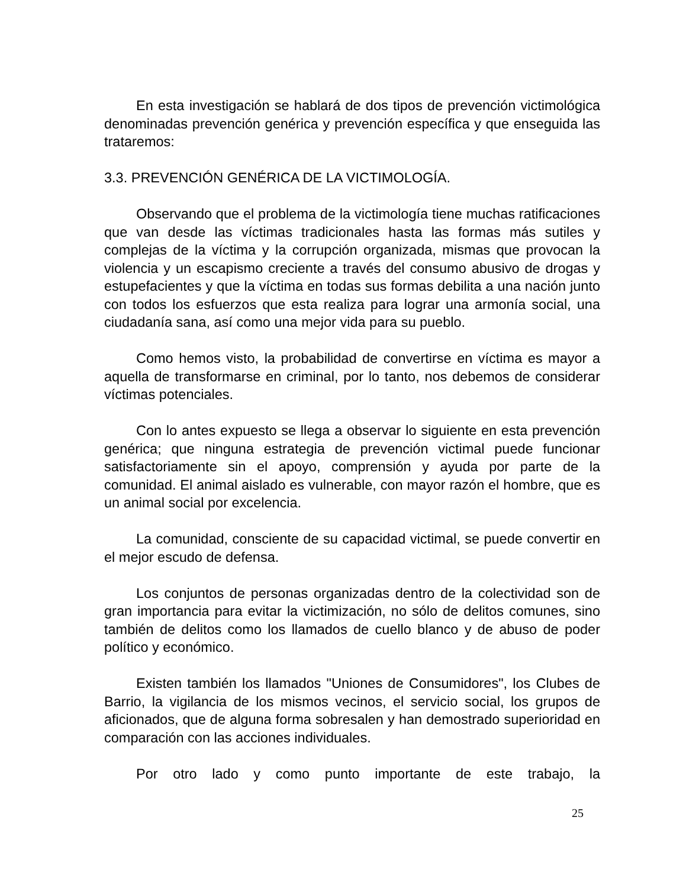En esta investigación se hablará de dos tipos de prevención victimológica denominadas prevención genérica y prevención específica y que enseguida las trataremos:
3.3. PREVENCIÓN GENÉRICA DE LA VICTIMOLOGÍA.
Observando que el problema de la victimología tiene muchas ratificaciones que van desde las víctimas tradicionales hasta las formas más sutiles y complejas de la víctima y la corrupción organizada, mismas que provocan la violencia y un escapismo creciente a través del consumo abusivo de drogas y estupefacientes y que la víctima en todas sus formas debilita a una nación junto con todos los esfuerzos que esta realiza para lograr una armonía social, una ciudadanía sana, así como una mejor vida para su pueblo.
Como hemos visto, la probabilidad de convertirse en víctima es mayor a aquella de transformarse en criminal, por lo tanto, nos debemos de considerar víctimas potenciales.
Con lo antes expuesto se llega a observar lo siguiente en esta prevención genérica; que ninguna estrategia de prevención victimal puede funcionar satisfactoriamente sin el apoyo, comprensión y ayuda por parte de la comunidad. El animal aislado es vulnerable, con mayor razón el hombre, que es un animal social por excelencia.
La comunidad, consciente de su capacidad victimal, se puede convertir en el mejor escudo de defensa.
Los conjuntos de personas organizadas dentro de la colectividad son de gran importancia para evitar la victimización, no sólo de delitos comunes, sino también de delitos como los llamados de cuello blanco y de abuso de poder político y económico.
Existen también los llamados "Uniones de Consumidores", los Clubes de Barrio, la vigilancia de los mismos vecinos, el servicio social, los grupos de aficionados, que de alguna forma sobresalen y han demostrado superioridad en comparación con las acciones individuales.
Por otro lado y como punto importante de este trabajo, la
25